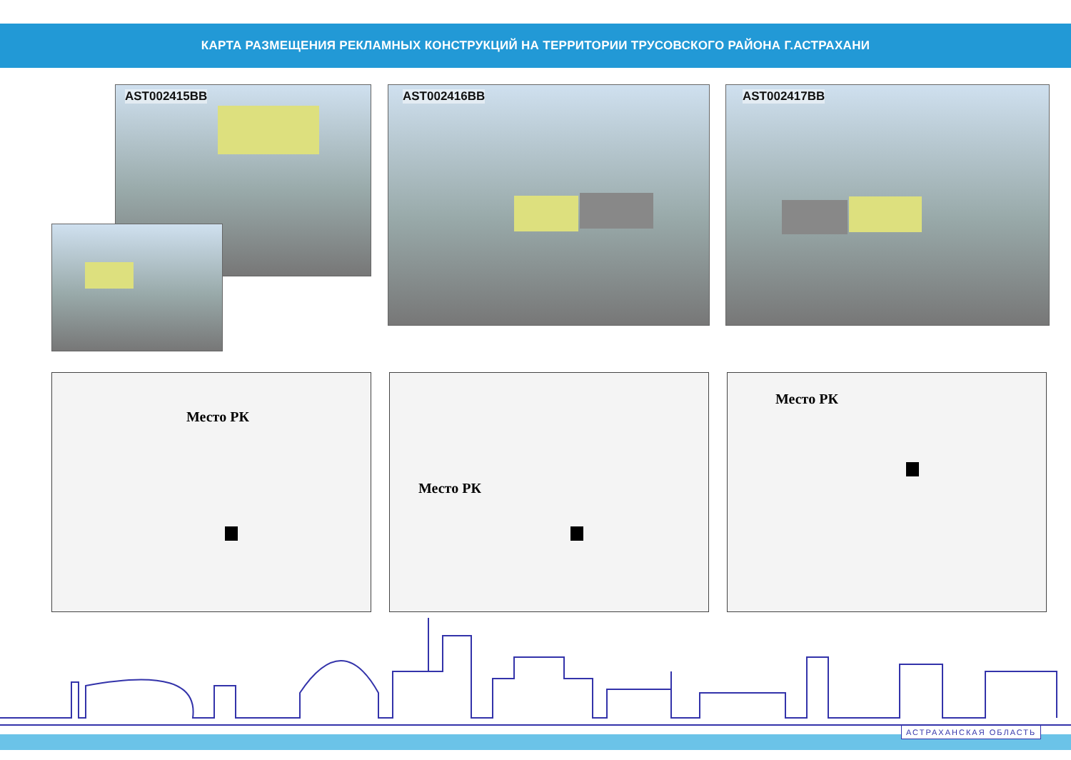КАРТА РАЗМЕЩЕНИЯ РЕКЛАМНЫХ КОНСТРУКЦИЙ НА ТЕРРИТОРИИ ТРУСОВСКОГО РАЙОНА Г.АСТРАХАНИ
AST002415BB AST002416BB AST002417BB
Место РК Место РК Место РК
АСТРАХАНСКАЯ ОБЛАСТЬ